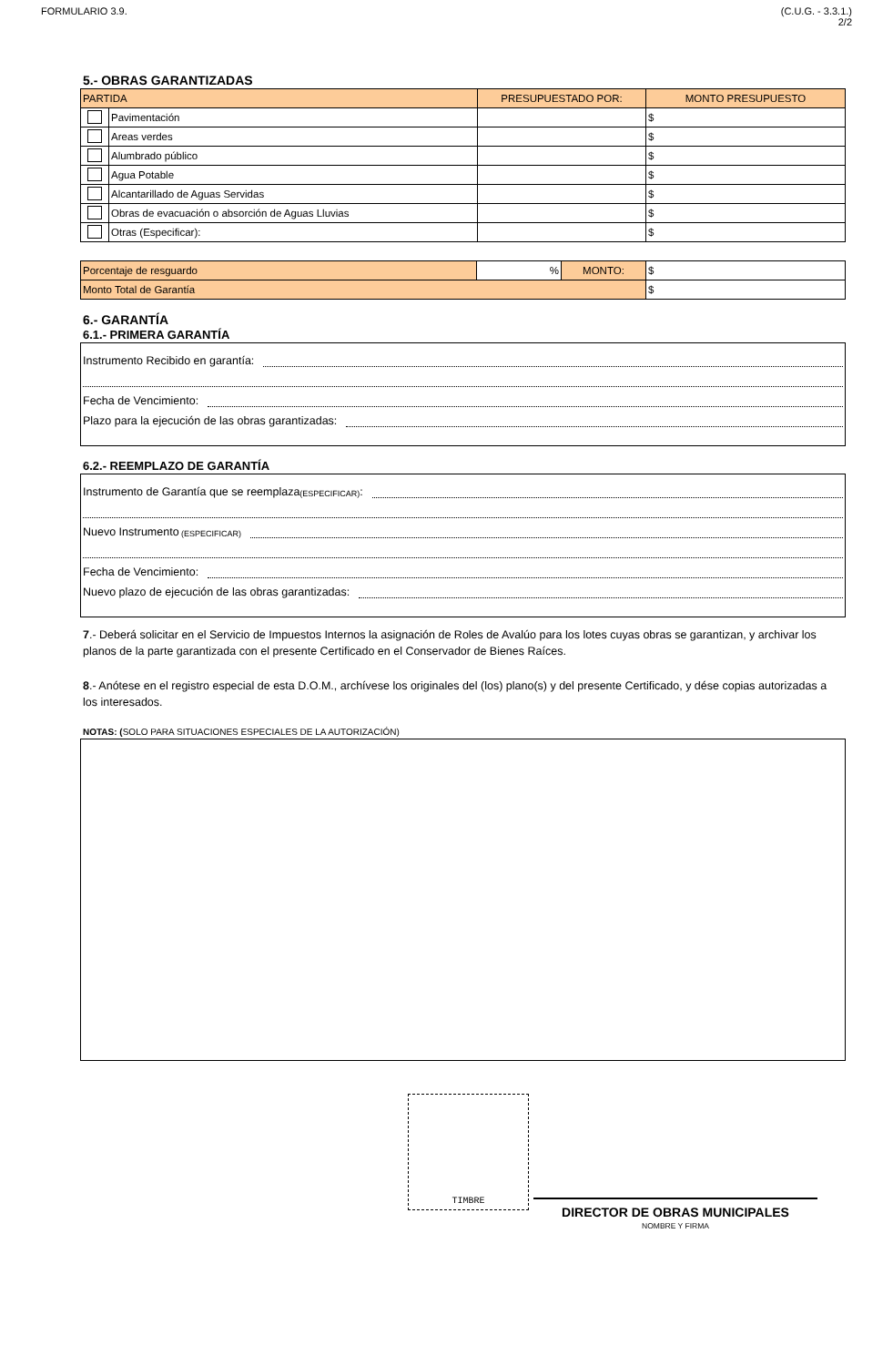FORMULARIO 3.9. (C.U.G. - 3.3.1.)
2/2
5.- OBRAS GARANTIZADAS
| PARTIDA | | PRESUPUESTADO POR: | MONTO PRESUPUESTO |
| --- | --- | --- | --- |
| | Pavimentación | | $ |
| | Areas verdes | | $ |
| | Alumbrado público | | $ |
| | Agua Potable | | $ |
| | Alcantarillado de Aguas Servidas | | $ |
| | Obras de evacuación o absorción de Aguas Lluvias | | $ |
| | Otras (Especificar): | | $ |
| Porcentaje de resguardo | % | MONTO: | $ |
| Monto Total de Garantía | | | $ |
6.- GARANTÍA
6.1.- PRIMERA GARANTÍA
Instrumento Recibido en garantía:
Fecha de Vencimiento:
Plazo para la ejecución de las obras garantizadas:
6.2.- REEMPLAZO DE GARANTÍA
Instrumento de Garantía que se reemplaza (ESPECIFICAR):
Nuevo Instrumento (ESPECIFICAR)
Fecha de Vencimiento:
Nuevo plazo de ejecución de las obras garantizadas:
7.- Deberá solicitar en el Servicio de Impuestos Internos la asignación de Roles de Avalúo para los lotes cuyas obras se garantizan, y archivar los planos de la parte garantizada con el presente Certificado en el Conservador de Bienes Raíces.
8.- Anótese en el registro especial de esta D.O.M., archívese los originales del (los) plano(s) y del presente Certificado, y dése copias autorizadas a los interesados.
NOTAS: (SOLO PARA SITUACIONES ESPECIALES DE LA AUTORIZACIÓN)
TIMBRE
DIRECTOR DE OBRAS MUNICIPALES
NOMBRE Y FIRMA